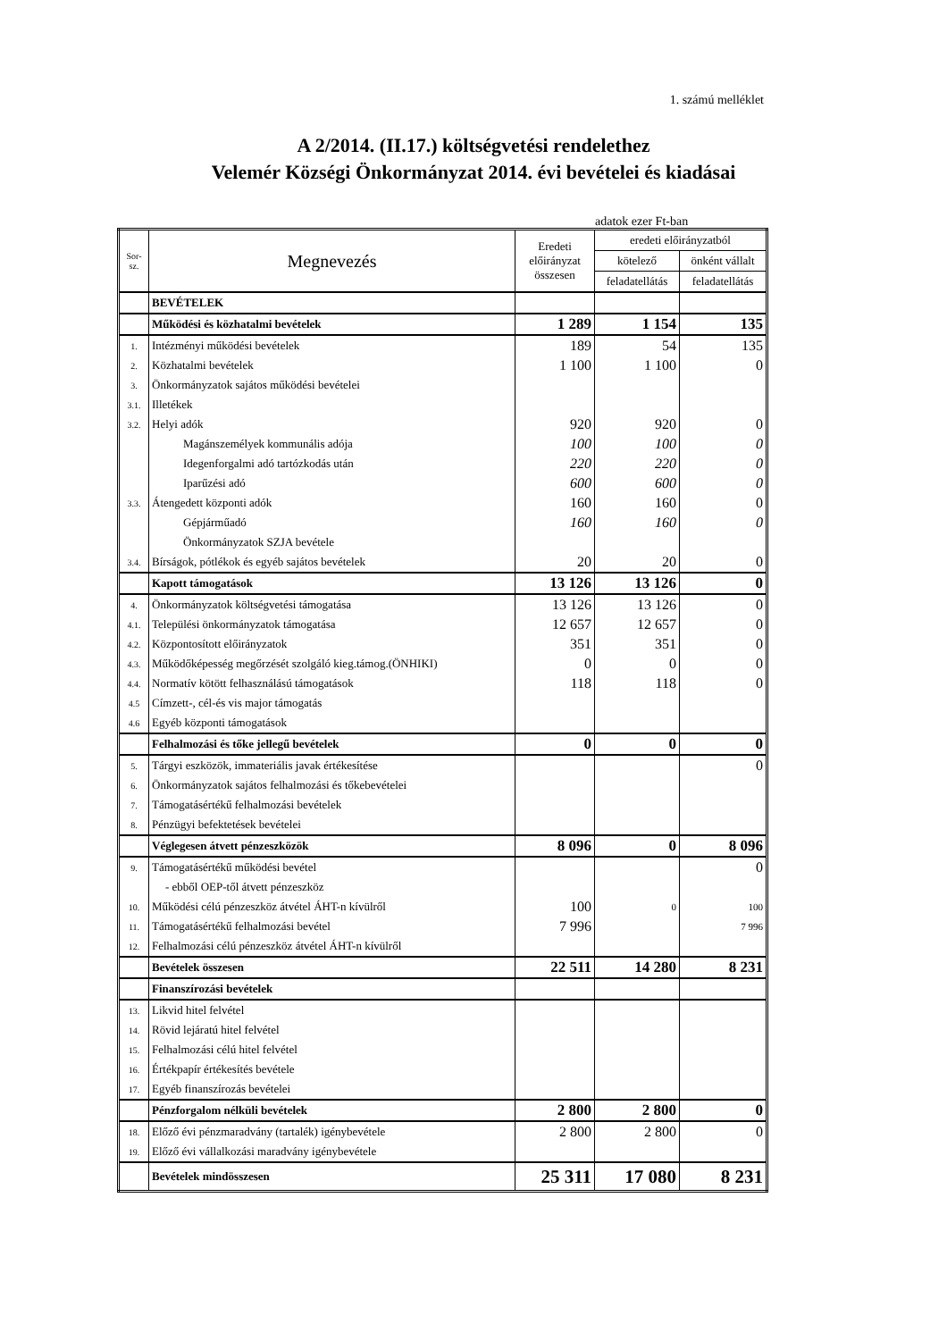1. számú melléklet
A 2/2014. (II.17.) költségvetési rendelethez
Velemér Községi Önkormányzat 2014. évi bevételei és kiadásai
adatok ezer Ft-ban
| Sor- sz. | Megnevezés | Eredeti előirányzat összesen | eredeti előirányzatból | |
| --- | --- | --- | --- | --- |
| | | | kötelező | önként vállalt |
| | | | feladatellátás | feladatellátás |
| | BEVÉTELEK | | | |
| | Működési és közhatalmi bevételek | 1 289 | 1 154 | 135 |
| 1. | Intézményi működési bevételek | 189 | 54 | 135 |
| 2. | Közhatalmi bevételek | 1 100 | 1 100 | 0 |
| 3. | Önkormányzatok sajátos működési bevételei | | | |
| 3.1. | Illetékek | | | |
| 3.2. | Helyi adók | 920 | 920 | 0 |
| | Magánszemélyek kommunális adója | 100 | 100 | 0 |
| | Idegenforgalmi adó tartózkodás után | 220 | 220 | 0 |
| | Iparűzési adó | 600 | 600 | 0 |
| 3.3. | Átengedett központi adók | 160 | 160 | 0 |
| | Gépjárműadó | 160 | 160 | 0 |
| | Önkormányzatok SZJA bevétele | | | |
| 3.4. | Bírságok, pótlékok és egyéb sajátos bevételek | 20 | 20 | 0 |
| | Kapott támogatások | 13 126 | 13 126 | 0 |
| 4. | Önkormányzatok költségvetési támogatása | 13 126 | 13 126 | 0 |
| 4.1. | Települési önkormányzatok támogatása | 12 657 | 12 657 | 0 |
| 4.2. | Központosított előirányzatok | 351 | 351 | 0 |
| 4.3. | Működőképesség megőrzését szolgáló kieg.támog.(ÖNHIKI) | 0 | 0 | 0 |
| 4.4. | Normatív kötött felhasználású támogatások | 118 | 118 | 0 |
| 4.5 | Címzett-, cél-és vis major támogatás | | | |
| 4.6 | Egyéb központi támogatások | | | |
| | Felhalmozási és tőke jellegű bevételek | 0 | 0 | 0 |
| 5. | Tárgyi eszközök, immateriális javak értékesítése | | | 0 |
| 6. | Önkormányzatok sajátos felhalmozási és tőkebevételei | | | |
| 7. | Támogatásértékű felhalmozási bevételek | | | |
| 8. | Pénzügyi befektetések bevételei | | | |
| | Véglegesen átvett pénzeszközök | 8 096 | 0 | 8 096 |
| 9. | Támogatásértékű működési bevétel | | | 0 |
| | - ebből OEP-től átvett pénzeszköz | | | |
| 10. | Működési célú pénzeszköz átvétel ÁHT-n kívülről | 100 | 0 | 100 |
| 11. | Támogatásértékű felhalmozási bevétel | 7 996 | | 7 996 |
| 12. | Felhalmozási célú pénzeszköz átvétel ÁHT-n kívülről | | | |
| | Bevételek összesen | 22 511 | 14 280 | 8 231 |
| | Finanszírozási bevételek | | | |
| 13. | Likvid hitel felvétel | | | |
| 14. | Rövid lejáratú hitel felvétel | | | |
| 15. | Felhalmozási célú hitel felvétel | | | |
| 16. | Értékpapír értékesítés bevétele | | | |
| 17. | Egyéb finanszírozás bevételei | | | |
| | Pénzforgalom nélküli bevételek | 2 800 | 2 800 | 0 |
| 18. | Előző évi pénzmaradvány (tartalék) igénybevétele | 2 800 | 2 800 | 0 |
| 19. | Előző évi vállalkozási maradvány igénybevétele | | | |
| | Bevételek mindösszesen | 25 311 | 17 080 | 8 231 |